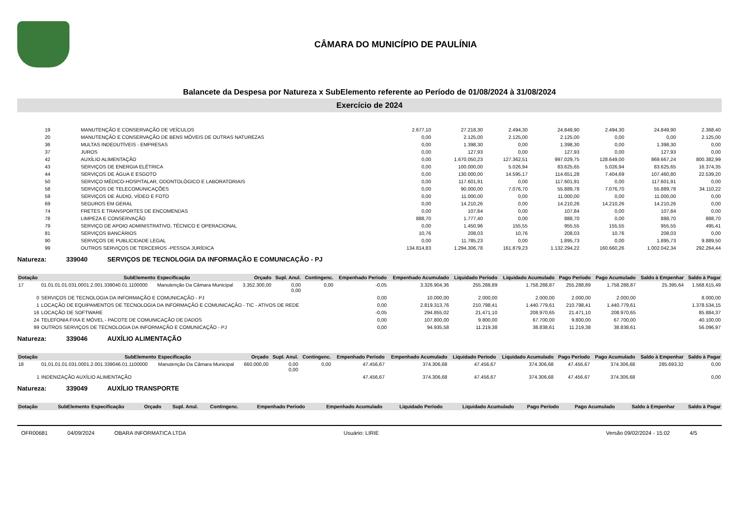CÂMARA DO MUNICÍPIO DE PAULÍNIA
Balancete da Despesa por Natureza x SubElemento referente ao Período de 01/08/2024 à 31/08/2024
Exercício de 2024
| 19 | MANUTENÇÃO E CONSERVAÇÃO DE VEÍCULOS | 2.677,10 | 27.218,30 | 2.494,30 | 24.849,90 | 2.494,30 | 24.849,90 | 2.368,40 |
| 20 | MANUTENÇÃO E CONSERVAÇÃO DE BENS MÓVEIS DE OUTRAS NATUREZAS | 0,00 | 2.125,00 | 2.125,00 | 2.125,00 | 0,00 | 0,00 | 2.125,00 |
| 36 | MULTAS INDEDUTÍVEIS - EMPRESAS | 0,00 | 1.398,30 | 0,00 | 1.398,30 | 0,00 | 1.398,30 | 0,00 |
| 37 | JUROS | 0,00 | 127,93 | 0,00 | 127,93 | 0,00 | 127,93 | 0,00 |
| 42 | AUXÍLIO ALIMENTAÇÃO | 0,00 | 1.670.050,23 | 127.362,51 | 997.029,75 | 128.649,00 | 869.667,24 | 800.382,99 |
| 43 | SERVIÇOS DE ENERGIA ELÉTRICA | 0,00 | 100.000,00 | 5.026,94 | 83.625,65 | 5.026,94 | 83.625,65 | 16.374,35 |
| 44 | SERVIÇOS DE ÁGUA E ESGOTO | 0,00 | 130.000,00 | 14.595,17 | 114.651,28 | 7.404,69 | 107.460,80 | 22.539,20 |
| 50 | SERVIÇO MÉDICO-HOSPITALAR, ODONTOLÓGICO E LABORATORIAIS | 0,00 | 117.601,91 | 0,00 | 117.601,91 | 0,00 | 117.601,91 | 0,00 |
| 58 | SERVIÇOS DE TELECOMUNICAÇÕES | 0,00 | 90.000,00 | 7.076,70 | 55.889,78 | 7.076,70 | 55.889,78 | 34.110,22 |
| 59 | SERVIÇOS DE ÁUDIO, VÍDEO E FOTO | 0,00 | 11.000,00 | 0,00 | 11.000,00 | 0,00 | 11.000,00 | 0,00 |
| 69 | SEGUROS EM GERAL | 0,00 | 14.210,26 | 0,00 | 14.210,26 | 14.210,26 | 14.210,26 | 0,00 |
| 74 | FRETES E TRANSPORTES DE ENCOMENDAS | 0,00 | 107,84 | 0,00 | 107,84 | 0,00 | 107,84 | 0,00 |
| 78 | LIMPEZA E CONSERVAÇÃO | 888,70 | 1.777,40 | 0,00 | 888,70 | 0,00 | 888,70 | 888,70 |
| 79 | SERVIÇO DE APOIO ADMINISTRATIVO, TÉCNICO E OPERACIONAL | 0,00 | 1.450,96 | 155,55 | 955,55 | 155,55 | 955,55 | 495,41 |
| 81 | SERVIÇOS BANCÁRIOS | 10,76 | 208,03 | 10,76 | 208,03 | 10,76 | 208,03 | 0,00 |
| 90 | SERVIÇOS DE PUBLICIDADE LEGAL | 0,00 | 11.785,23 | 0,00 | 1.895,73 | 0,00 | 1.895,73 | 9.889,50 |
| 99 | OUTROS SERVIÇOS DE TERCEIROS -PESSOA JURÍDICA | 134.814,83 | 1.294.306,78 | 161.879,23 | 1.132.294,22 | 160.660,26 | 1.002.042,34 | 292.264,44 |
Natureza: 339040 SERVIÇOS DE TECNOLOGIA DA INFORMAÇÃO E COMUNICAÇÃO - PJ
| Dotação | SubElemento | Especificação | Orçado | Supl. Anul. | Contingenc. | Empenhado Período | Empenhado Acumulado | Liquidado Período | Liquidado Acumulado | Pago Período | Pago Acumulado | Saldo à Empenhar | Saldo à Pagar |
| --- | --- | --- | --- | --- | --- | --- | --- | --- | --- | --- | --- | --- | --- |
| 17 | 01.01.01.01.031.0001.2.001.339040.01.1100000 | Manutenção Da Câmara Municipal | 3.352.300,00 | 0,00 0,00 | 0,00 | -0,05 | 3.326.904,36 | 255.288,89 | 1.758.288,87 | 255.288,89 | 1.758.288,87 | 25.395,64 | 1.568.615,49 |
| 0 | SERVIÇOS DE TECNOLOGIA DA INFORMAÇÃO E COMUNICAÇÃO - PJ | | | | | 0,00 | 10.000,00 | 2.000,00 | 2.000,00 | 2.000,00 | 2.000,00 | | 8.000,00 |
| 1 | LOCAÇÃO DE EQUIPAMENTOS DE TECNOLOGIA DA INFORMAÇÃO E COMUNICAÇÃO - TIC - ATIVOS DE REDE | | | | | 0,00 | 2.819.313,76 | 210.798,41 | 1.440.779,61 | 210.798,41 | 1.440.779,61 | | 1.378.534,15 |
| 16 | LOCAÇÃO DE SOFTWARE | | | | | -0,05 | 294.855,02 | 21.471,10 | 208.970,65 | 21.471,10 | 208.970,65 | | 85.884,37 |
| 24 | TELEFONIA FIXA E MÓVEL - PACOTE DE COMUNICAÇÃO DE DADOS | | | | | 0,00 | 107.800,00 | 9.800,00 | 67.700,00 | 9.800,00 | 67.700,00 | | 40.100,00 |
| 99 | OUTROS SERVIÇOS DE TECNOLOGIA DA INFORMAÇÃO E COMUNICAÇÃO - PJ | | | | | 0,00 | 94.935,58 | 11.219,38 | 38.838,61 | 11.219,38 | 38.838,61 | | 56.096,97 |
Natureza: 339046 AUXÍLIO ALIMENTAÇÃO
| Dotação | SubElemento | Especificação | Orçado | Supl. Anul. | Contingenc. | Empenhado Período | Empenhado Acumulado | Liquidado Período | Liquidado Acumulado | Pago Período | Pago Acumulado | Saldo à Empenhar | Saldo à Pagar |
| --- | --- | --- | --- | --- | --- | --- | --- | --- | --- | --- | --- | --- | --- |
| 18 | 01.01.01.01.031.0001.2.001.339046.01.1100000 | Manutenção Da Câmara Municipal | 660.000,00 | 0,00 0,00 | 0,00 | 47.456,67 | 374.306,68 | 47.456,67 | 374.306,68 | 47.456,67 | 374.306,68 | 285.693,32 | 0,00 |
| 1 | INDENIZAÇÃO AUXÍLIO ALIMENTAÇÃO | | | | | 47.456,67 | 374.306,68 | 47.456,67 | 374.306,68 | 47.456,67 | 374.306,68 | | 0,00 |
Natureza: 339049 AUXÍLIO TRANSPORTE
| Dotação | SubElemento | Especificação | Orçado | Supl. Anul. | Contingenc. | Empenhado Período | Empenhado Acumulado | Liquidado Período | Liquidado Acumulado | Pago Período | Pago Acumulado | Saldo à Empenhar | Saldo à Pagar |
| --- | --- | --- | --- | --- | --- | --- | --- | --- | --- | --- | --- | --- | --- |
OFR00681 04/09/2024 OBARA INFORMATICA LTDA Usuário: LIRIE Versão 09/02/2024 - 15:02 4/5